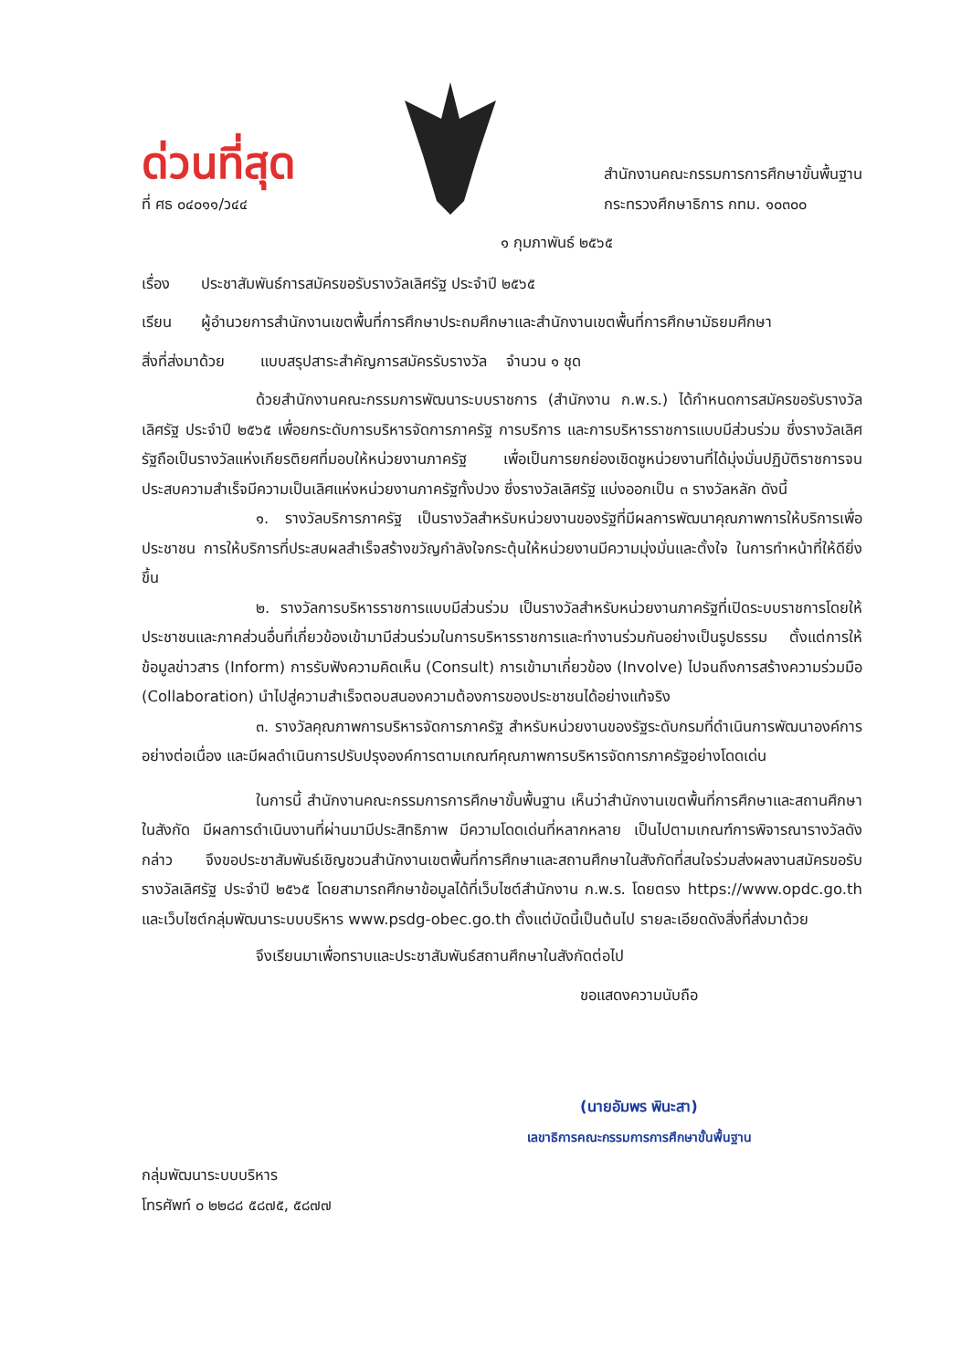ด่วนที่สุด
ที่ ศธ ๐๔๐๑๑/ว๔๔
สำนักงานคณะกรรมการการศึกษาขั้นพื้นฐาน
กระทรวงศึกษาธิการ กทม. ๑๐๓๐๐
๑ กุมภาพันธ์ ๒๕๖๕
เรื่อง ประชาสัมพันธ์การสมัครขอรับรางวัลเลิศรัฐ ประจำปี ๒๕๖๕
เรียน ผู้อำนวยการสำนักงานเขตพื้นที่การศึกษาประถมศึกษาและสำนักงานเขตพื้นที่การศึกษามัธยมศึกษา
สิ่งที่ส่งมาด้วย แบบสรุปสาระสำคัญการสมัครรับรางวัล จำนวน ๑ ชุด
ด้วยสำนักงานคณะกรรมการพัฒนาระบบราชการ (สำนักงาน ก.พ.ร.) ได้กำหนดการสมัครขอรับรางวัลเลิศรัฐ ประจำปี ๒๕๖๕ เพื่อยกระดับการบริหารจัดการภาครัฐ การบริการ และการบริหารราชการแบบมีส่วนร่วม ซึ่งรางวัลเลิศรัฐถือเป็นรางวัลแห่งเกียรติยศที่มอบให้หน่วยงานภาครัฐ เพื่อเป็นการยกย่องเชิดชูหน่วยงานที่ได้มุ่งมั่นปฏิบัติราชการจนประสบความสำเร็จมีความเป็นเลิศแห่งหน่วยงานภาครัฐทั้งปวง ซึ่งรางวัลเลิศรัฐ แบ่งออกเป็น ๓ รางวัลหลัก ดังนี้
๑. รางวัลบริการภาครัฐ เป็นรางวัลสำหรับหน่วยงานของรัฐที่มีผลการพัฒนาคุณภาพการให้บริการเพื่อประชาชน การให้บริการที่ประสบผลสำเร็จสร้างขวัญกำลังใจกระตุ้นให้หน่วยงานมีความมุ่งมั่นและตั้งใจ ในการทำหน้าที่ให้ดียิ่งขึ้น
๒. รางวัลการบริหารราชการแบบมีส่วนร่วม เป็นรางวัลสำหรับหน่วยงานภาครัฐที่เปิดระบบราชการโดยให้ประชาชนและภาคส่วนอื่นที่เกี่ยวข้องเข้ามามีส่วนร่วมในการบริหารราชการและทำงานร่วมกันอย่างเป็นรูปธรรม ตั้งแต่การให้ข้อมูลข่าวสาร (Inform) การรับฟังความคิดเห็น (Consult) การเข้ามาเกี่ยวข้อง (Involve) ไปจนถึงการสร้างความร่วมมือ (Collaboration) นำไปสู่ความสำเร็จตอบสนองความต้องการของประชาชนได้อย่างแท้จริง
๓. รางวัลคุณภาพการบริหารจัดการภาครัฐ สำหรับหน่วยงานของรัฐระดับกรมที่ดำเนินการพัฒนาองค์การอย่างต่อเนื่อง และมีผลดำเนินการปรับปรุงองค์การตามเกณฑ์คุณภาพการบริหารจัดการภาครัฐอย่างโดดเด่น
ในการนี้ สำนักงานคณะกรรมการการศึกษาขั้นพื้นฐาน เห็นว่าสำนักงานเขตพื้นที่การศึกษาและสถานศึกษาในสังกัด มีผลการดำเนินงานที่ผ่านมามีประสิทธิภาพ มีความโดดเด่นที่หลากหลาย เป็นไปตามเกณฑ์การพิจารณารางวัลดังกล่าว จึงขอประชาสัมพันธ์เชิญชวนสำนักงานเขตพื้นที่การศึกษาและสถานศึกษาในสังกัดที่สนใจร่วมส่งผลงานสมัครขอรับรางวัลเลิศรัฐ ประจำปี ๒๕๖๕ โดยสามารถศึกษาข้อมูลได้ที่เว็บไซต์สำนักงาน ก.พ.ร. โดยตรง https://www.opdc.go.th และเว็บไซต์กลุ่มพัฒนาระบบบริหาร www.psdg-obec.go.th ตั้งแต่บัดนี้เป็นต้นไป รายละเอียดดังสิ่งที่ส่งมาด้วย
จึงเรียนมาเพื่อทราบและประชาสัมพันธ์สถานศึกษาในสังกัดต่อไป
ขอแสดงความนับถือ
(นายอัมพร พินะสา)
เลขาธิการคณะกรรมการการศึกษาขั้นพื้นฐาน
กลุ่มพัฒนาระบบบริหาร
โทรศัพท์ ๐ ๒๒๘๘ ๕๘๗๕, ๕๘๗๗